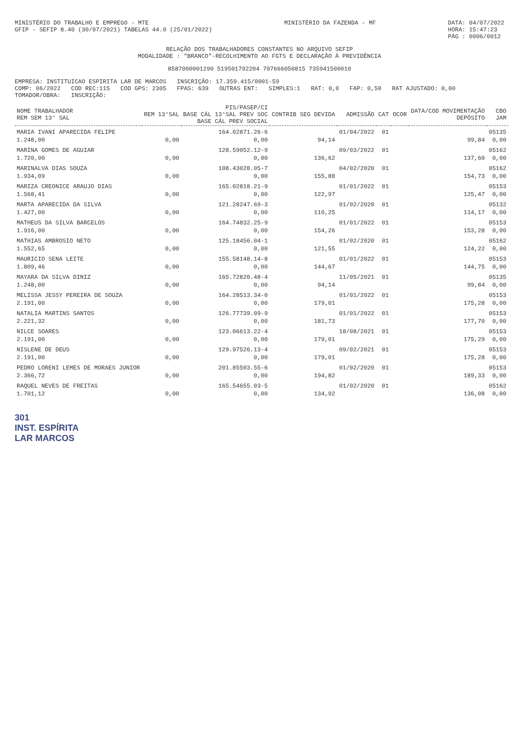MINISTÉRIO DO TRABALHO E EMPREGO - MTE
GFIP - SEFIP 8.40 (30/07/2021) TABELAS 44.0 (25/01/2022)
MINISTÉRIO DA FAZENDA - MF DATA: 04/07/2022
HORA: 15:47:23
PÁG : 0006/0012
RELAÇÃO DOS TRABALHADORES CONSTANTES NO ARQUIVO SEFIP
MODALIDADE : "BRANCO"-RECOLHIMENTO AO FGTS E DECLARAÇÃO À PREVIDÊNCIA
8587000001290 519501792204 707666050815 735941500010
EMPRESA: INSTITUICAO ESPIRITA LAR DE MARCOS INSCRIÇÃO: 17.359.415/0001-59
COMP: 06/2022 COD REC:115 COD GPS: 2305 FPAS: 639 OUTRAS ENT: SIMPLES:1 RAT: 0,0 FAP: 0,50 RAT AJUSTADO: 0,00
TOMADOR/OBRA: INSCRIÇÃO:
| NOME TRABALHADOR REM SEM 13° SAL | REM 13°SAL | PIS/PASEP/CI BASE CÁL 13°SAL PREV SOC BASE CÁL PREV SOCIAL | CONTRIB SEG DEVIDA | ADMISSÃO | CAT | OCOR | DATA/COD MOVIMENTAÇÃO DEPÓSITO | CBO JAM |
| --- | --- | --- | --- | --- | --- | --- | --- | --- |
| MARIA IVANI APARECIDA FELIPE | | 164.02871.26-6 | | 01/04/2022 | 01 | | | 05135 |
| 1.248,00 | 0,00 | 0,00 | 94,14 | | | | 99,84 | 0,00 |
| MARINA GOMES DE AGUIAR | | 128.59052.12-9 | | 09/03/2022 | 01 | | | 05162 |
| 1.720,00 | 0,00 | 0,00 | 136,62 | | | | 137,60 | 0,00 |
| MARINALVA DIAS SOUZA | | 108.43028.05-7 | | 04/02/2020 | 01 | | | 05162 |
| 1.934,09 | 0,00 | 0,00 | 155,88 | | | | 154,73 | 0,00 |
| MARIZA CREONICE ARAUJO DIAS | | 165.02818.21-9 | | 01/01/2022 | 01 | | | 05153 |
| 1.568,41 | 0,00 | 0,00 | 122,97 | | | | 125,47 | 0,00 |
| MARTA APARECIDA DA SILVA | | 121.28247.69-3 | | 01/02/2020 | 01 | | | 05132 |
| 1.427,00 | 0,00 | 0,00 | 110,25 | | | | 114,17 | 0,00 |
| MATHEUS DA SILVA BARCELOS | | 164.74832.25-9 | | 01/01/2022 | 01 | | | 05153 |
| 1.916,00 | 0,00 | 0,00 | 154,26 | | | | 153,28 | 0,00 |
| MATHIAS AMBROSIO NETO | | 125.18456.04-1 | | 01/02/2020 | 01 | | | 05162 |
| 1.552,65 | 0,00 | 0,00 | 121,55 | | | | 124,22 | 0,00 |
| MAURICIO SENA LEITE | | 155.58148.14-8 | | 01/01/2022 | 01 | | | 05153 |
| 1.809,46 | 0,00 | 0,00 | 144,67 | | | | 144,75 | 0,00 |
| MAYARA DA SILVA DINIZ | | 165.72820.48-4 | | 11/05/2021 | 01 | | | 05135 |
| 1.248,00 | 0,00 | 0,00 | 94,14 | | | | 99,84 | 0,00 |
| MELISSA JESSY PEREIRA DE SOUZA | | 164.28513.34-0 | | 01/01/2022 | 01 | | | 05153 |
| 2.191,00 | 0,00 | 0,00 | 179,01 | | | | 175,28 | 0,00 |
| NATALIA MARTINS SANTOS | | 126.77739.09-9 | | 01/01/2022 | 01 | | | 05153 |
| 2.221,32 | 0,00 | 0,00 | 181,73 | | | | 177,70 | 0,00 |
| NILCE SOARES | | 123.06613.22-4 | | 18/08/2021 | 01 | | | 05153 |
| 2.191,00 | 0,00 | 0,00 | 179,01 | | | | 175,29 | 0,00 |
| NISLENE DE DEUS | | 129.97526.13-4 | | 09/02/2021 | 01 | | | 05153 |
| 2.191,00 | 0,00 | 0,00 | 179,01 | | | | 175,28 | 0,00 |
| PEDRO LORENI LEMES DE MORAES JUNIOR | | 201.85503.55-6 | | 01/02/2020 | 01 | | | 05153 |
| 2.366,72 | 0,00 | 0,00 | 194,82 | | | | 189,33 | 0,00 |
| RAQUEL NEVES DE FREITAS | | 165.54655.03-5 | | 01/02/2020 | 01 | | | 05162 |
| 1.701,12 | 0,00 | 0,00 | 134,92 | | | | 136,08 | 0,00 |
301
INST. ESPÍRITA
LAR MARCOS